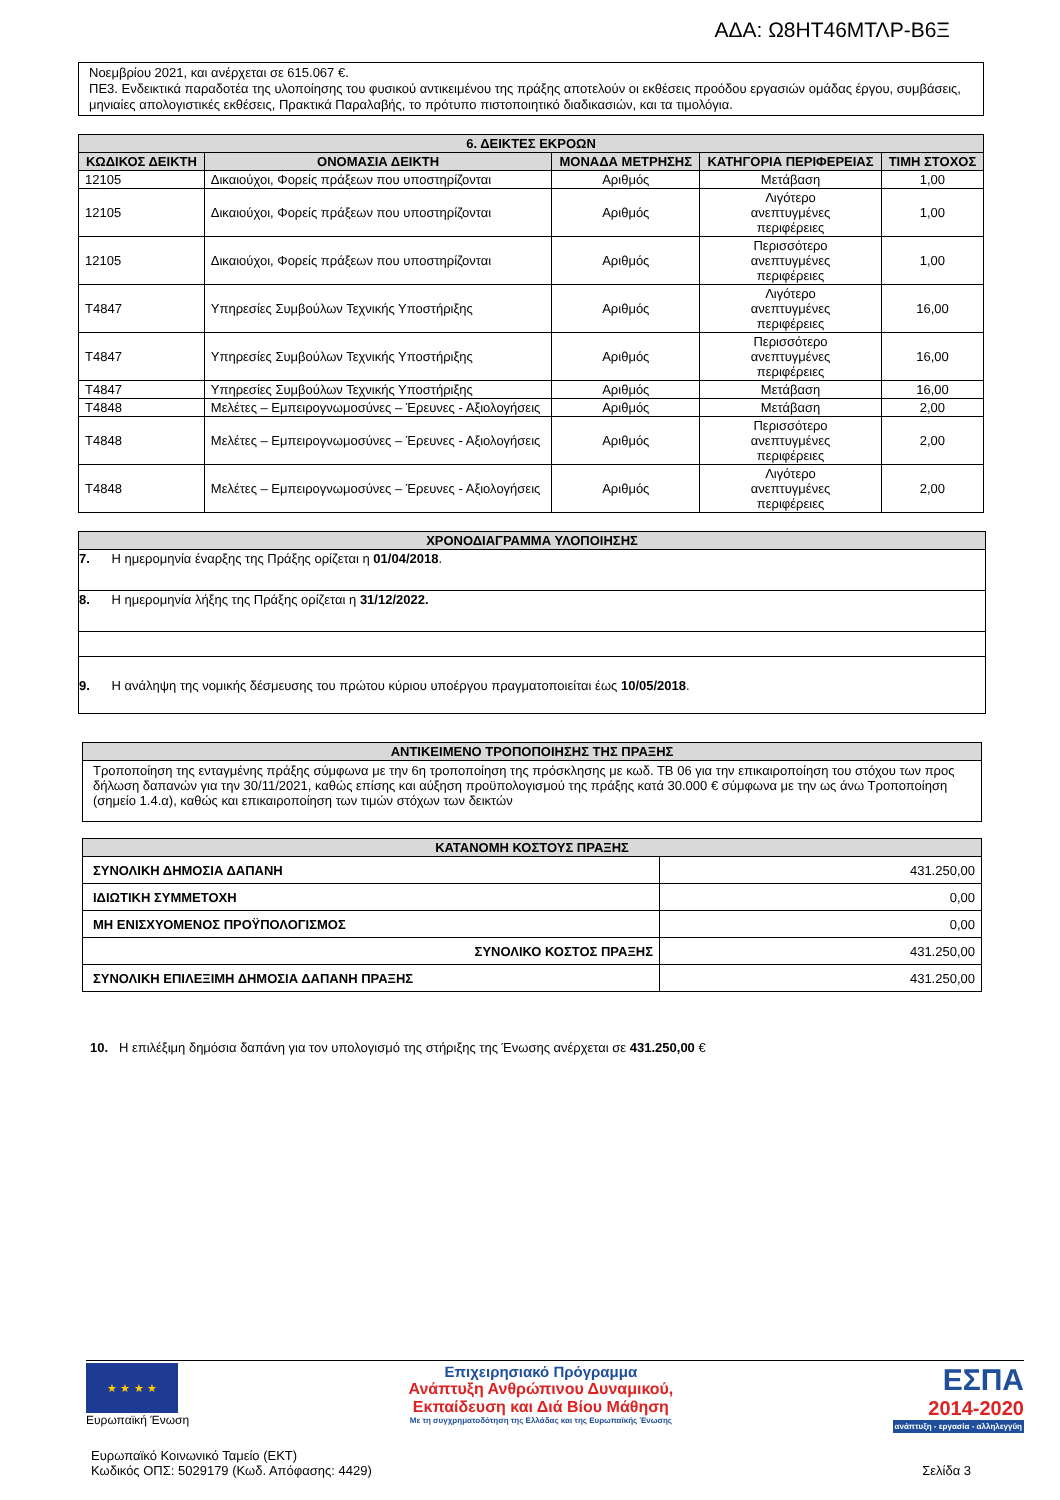ΑΔΑ: Ω8ΗΤ46ΜΤΛΡ-Β6Ξ
Νοεμβρίου 2021, και ανέρχεται σε 615.067 €.
ΠΕ3. Ενδεικτικά παραδοτέα της υλοποίησης του φυσικού αντικειμένου της πράξης αποτελούν οι εκθέσεις προόδου εργασιών ομάδας έργου, συμβάσεις, μηνιαίες απολογιστικές εκθέσεις, Πρακτικά Παραλαβής, το πρότυπο πιστοποιητικό διαδικασιών, και τα τιμολόγια.
| 6. ΔΕΙΚΤΕΣ ΕΚΡΟΩΝ | | | | |
| --- | --- | --- | --- | --- |
| ΚΩΔΙΚΟΣ ΔΕΙΚΤΗ | ΟΝΟΜΑΣΙΑ ΔΕΙΚΤΗ | ΜΟΝΑΔΑ ΜΕΤΡΗΣΗΣ | ΚΑΤΗΓΟΡΙΑ ΠΕΡΙΦΕΡΕΙΑΣ | ΤΙΜΗ ΣΤΟΧΟΣ |
| 12105 | Δικαιούχοι, Φορείς πράξεων που υποστηρίζονται | Αριθμός | Μετάβαση | 1,00 |
| 12105 | Δικαιούχοι, Φορείς πράξεων που υποστηρίζονται | Αριθμός | Λιγότερο ανεπτυγμένες περιφέρειες | 1,00 |
| 12105 | Δικαιούχοι, Φορείς πράξεων που υποστηρίζονται | Αριθμός | Περισσότερο ανεπτυγμένες περιφέρειες | 1,00 |
| T4847 | Υπηρεσίες Συμβούλων Τεχνικής Υποστήριξης | Αριθμός | Λιγότερο ανεπτυγμένες περιφέρειες | 16,00 |
| T4847 | Υπηρεσίες Συμβούλων Τεχνικής Υποστήριξης | Αριθμός | Περισσότερο ανεπτυγμένες περιφέρειες | 16,00 |
| T4847 | Υπηρεσίες Συμβούλων Τεχνικής Υποστήριξης | Αριθμός | Μετάβαση | 16,00 |
| T4848 | Μελέτες – Εμπειρογνωμοσύνες – Έρευνες - Αξιολογήσεις | Αριθμός | Μετάβαση | 2,00 |
| T4848 | Μελέτες – Εμπειρογνωμοσύνες – Έρευνες - Αξιολογήσεις | Αριθμός | Περισσότερο ανεπτυγμένες περιφέρειες | 2,00 |
| T4848 | Μελέτες – Εμπειρογνωμοσύνες – Έρευνες - Αξιολογήσεις | Αριθμός | Λιγότερο ανεπτυγμένες περιφέρειες | 2,00 |
| ΧΡΟΝΟΔΙΑΓΡΑΜΜΑ ΥΛΟΠΟΙΗΣΗΣ |
| --- |
| 7. Η ημερομηνία έναρξης της Πράξης ορίζεται η 01/04/2018 . |
| 8. Η ημερομηνία λήξης της Πράξης ορίζεται η 31/12/2022. |
| 9. Η ανάληψη της νομικής δέσμευσης του πρώτου κύριου υποέργου πραγματοποιείται έως 10/05/2018 . |
| ΑΝΤΙΚΕΙΜΕΝΟ ΤΡΟΠΟΠΟΙΗΣΗΣ ΤΗΣ ΠΡΑΞΗΣ |
| --- |
| Τροποποίηση της ενταγμένης πράξης σύμφωνα με την 6η τροποποίηση της πρόσκλησης με κωδ. ΤΒ 06 για την επικαιροποίηση του στόχου των προς δήλωση δαπανών για την 30/11/2021, καθώς επίσης και αύξηση προϋπολογισμού της πράξης κατά 30.000 € σύμφωνα με την ως άνω Τροποποίηση (σημείο 1.4.α), καθώς και επικαιροποίηση των τιμών στόχων των δεικτών |
| ΚΑΤΑΝΟΜΗ ΚΟΣΤΟΥΣ ΠΡΑΞΗΣ | |
| --- | --- |
| ΣΥΝΟΛΙΚΗ ΔΗΜΟΣΙΑ ΔΑΠΑΝΗ | 431.250,00 |
| ΙΔΙΩΤΙΚΗ ΣΥΜΜΕΤΟΧΗ | 0,00 |
| ΜΗ ΕΝΙΣΧΥΟΜΕΝΟΣ ΠΡΟΫΠΟΛΟΓΙΣΜΟΣ | 0,00 |
| ΣΥΝΟΛΙΚΟ ΚΟΣΤΟΣ ΠΡΑΞΗΣ | 431.250,00 |
| ΣΥΝΟΛΙΚΗ ΕΠΙΛΕΞΙΜΗ ΔΗΜΟΣΙΑ ΔΑΠΑΝΗ ΠΡΑΞΗΣ | 431.250,00 |
10. Η επιλέξιμη δημόσια δαπάνη για τον υπολογισμό της στήριξης της Ένωσης ανέρχεται σε 431.250,00 €
★ ★ ★ ★
Ευρωπαϊκή Ένωση
Επιχειρησιακό Πρόγραμμα
Ανάπτυξη Ανθρώπινου Δυναμικού,
Εκπαίδευση και Διά Βίου Μάθηση
Με τη συγχρηματοδότηση της Ελλάδας και της Ευρωπαϊκής Ένωσης
ΕΣΠΑ
2014-2020
ανάπτυξη - εργασία - αλληλεγγύη
Ευρωπαϊκό Κοινωνικό Ταμείο (ΕΚΤ)
Κωδικός ΟΠΣ: 5029179 (Κωδ. Απόφασης: 4429)
Σελίδα 3